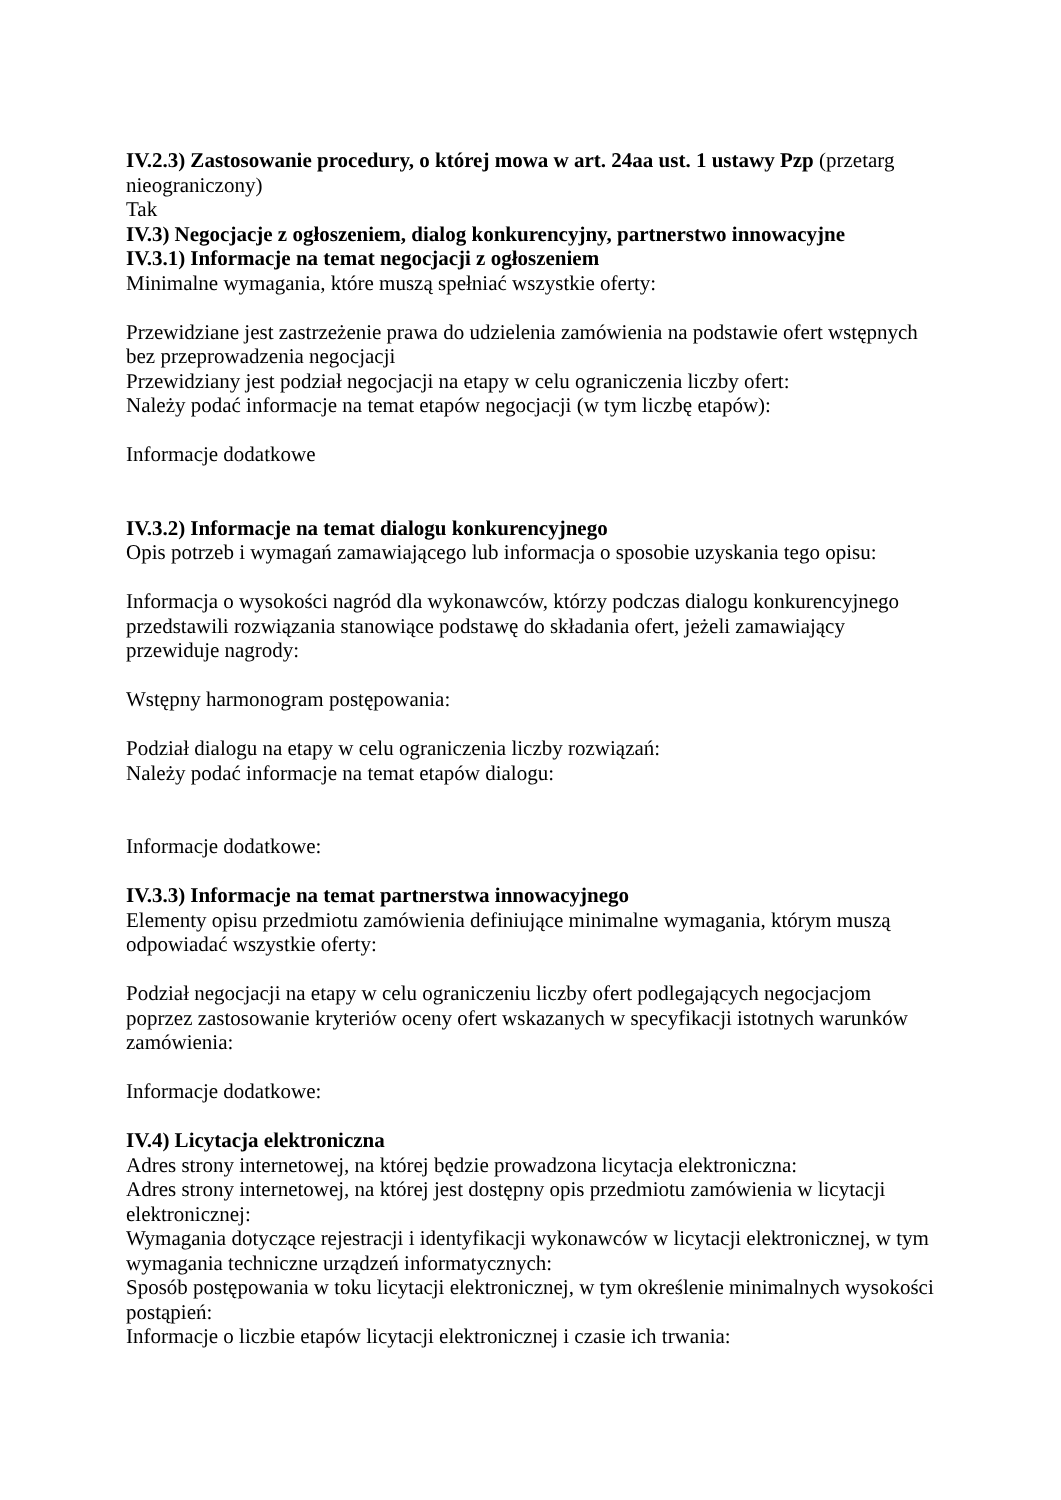IV.2.3) Zastosowanie procedury, o której mowa w art. 24aa ust. 1 ustawy Pzp (przetarg nieograniczony)
Tak
IV.3) Negocjacje z ogłoszeniem, dialog konkurencyjny, partnerstwo innowacyjne
IV.3.1) Informacje na temat negocjacji z ogłoszeniem
Minimalne wymagania, które muszą spełniać wszystkie oferty:
Przewidziane jest zastrzeżenie prawa do udzielenia zamówienia na podstawie ofert wstępnych bez przeprowadzenia negocjacji
Przewidziany jest podział negocjacji na etapy w celu ograniczenia liczby ofert:
Należy podać informacje na temat etapów negocjacji (w tym liczbę etapów):
Informacje dodatkowe
IV.3.2) Informacje na temat dialogu konkurencyjnego
Opis potrzeb i wymagań zamawiającego lub informacja o sposobie uzyskania tego opisu:
Informacja o wysokości nagród dla wykonawców, którzy podczas dialogu konkurencyjnego przedstawili rozwiązania stanowiące podstawę do składania ofert, jeżeli zamawiający przewiduje nagrody:
Wstępny harmonogram postępowania:
Podział dialogu na etapy w celu ograniczenia liczby rozwiązań:
Należy podać informacje na temat etapów dialogu:
Informacje dodatkowe:
IV.3.3) Informacje na temat partnerstwa innowacyjnego
Elementy opisu przedmiotu zamówienia definiujące minimalne wymagania, którym muszą odpowiadać wszystkie oferty:
Podział negocjacji na etapy w celu ograniczeniu liczby ofert podlegających negocjacjom poprzez zastosowanie kryteriów oceny ofert wskazanych w specyfikacji istotnych warunków zamówienia:
Informacje dodatkowe:
IV.4) Licytacja elektroniczna
Adres strony internetowej, na której będzie prowadzona licytacja elektroniczna:
Adres strony internetowej, na której jest dostępny opis przedmiotu zamówienia w licytacji elektronicznej:
Wymagania dotyczące rejestracji i identyfikacji wykonawców w licytacji elektronicznej, w tym wymagania techniczne urządzeń informatycznych:
Sposób postępowania w toku licytacji elektronicznej, w tym określenie minimalnych wysokości postąpień:
Informacje o liczbie etapów licytacji elektronicznej i czasie ich trwania: